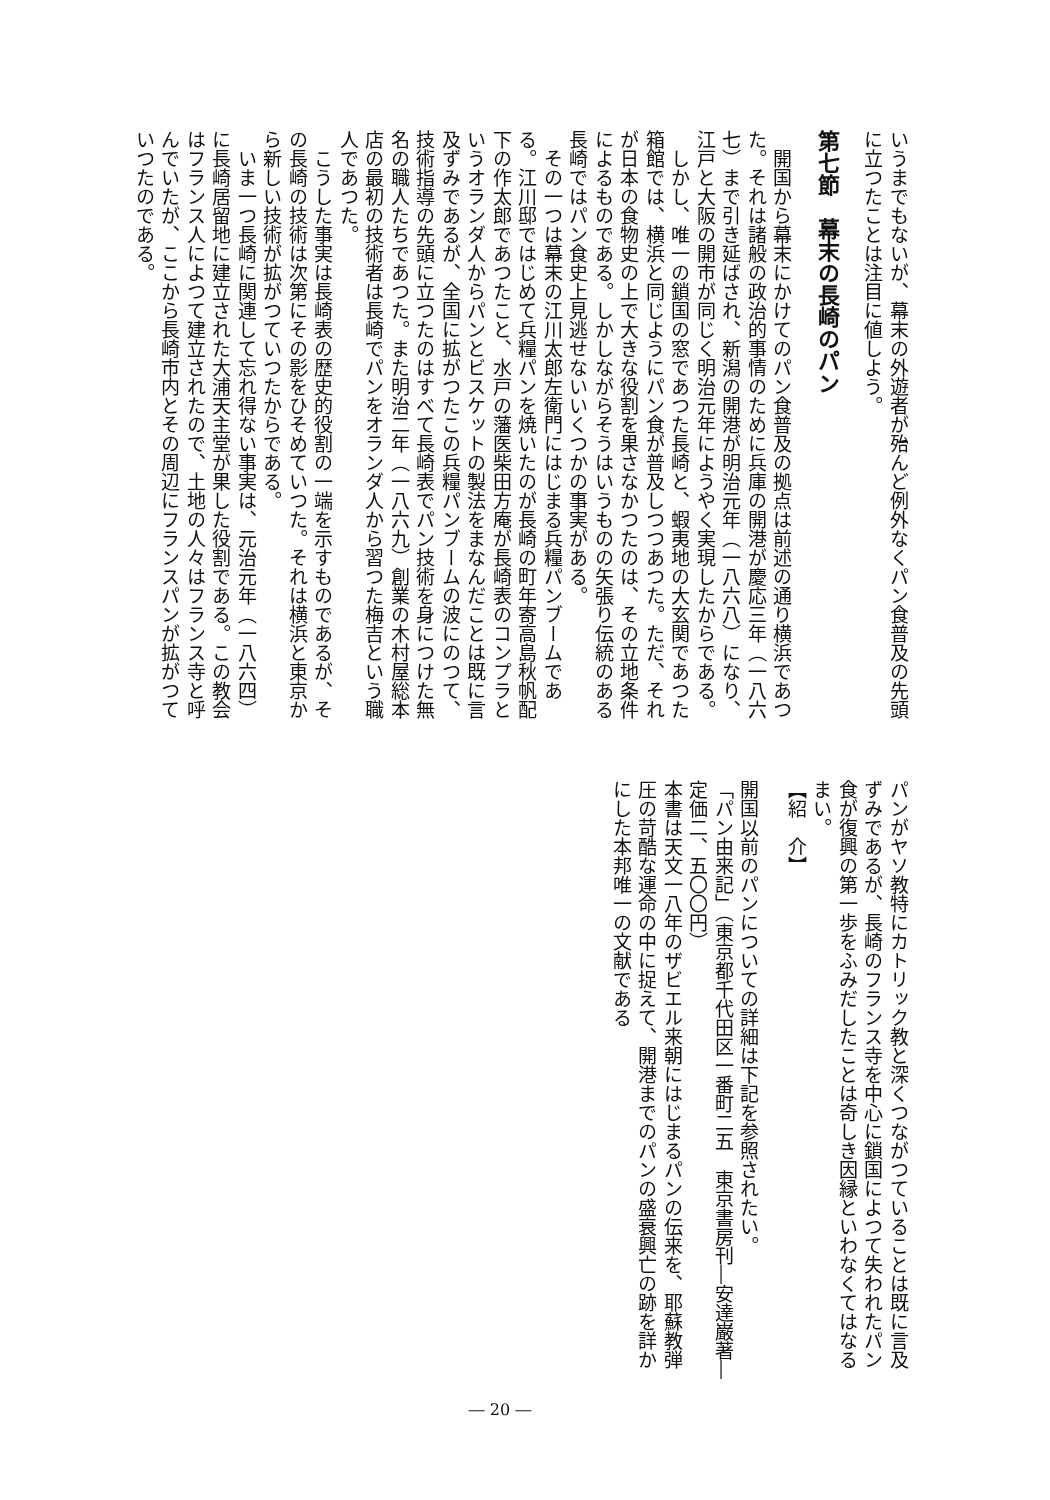いうまでもないが、幕末の外遊者が殆んど例外なくパン食普及の先頭に立つたことは注目に値しよう。
第七節　幕末の長崎のパン
　開国から幕末にかけてのパン食普及の拠点は前述の通り横浜であつた。それは諸般の政治的事情のために兵庫の開港が慶応三年（一八六七）まで引き延ばされ、新潟の開港が明治元年（一八六八）になり、江戸と大阪の開市が同じく明治元年にようやく実現したからである。
　しかし、唯一の鎖国の窓であつた長崎と、蝦夷地の大玄関であつた箱館では、横浜と同じようにパン食が普及しつつあつた。ただ、それが日本の食物史の上で大きな役割を果さなかつたのは、その立地条件によるものである。しかしながらそうはいうものの矢張り伝統のある長崎ではパン食史上見逃せないいくつかの事実がある。
　その一つは幕末の江川太郎左衛門にはじまる兵糧パンブームである。江川邸ではじめて兵糧パンを焼いたのが長崎の町年寄高島秋帆配下の作太郎であつたこと、水戸の藩医柴田方庵が長崎表のコンプラというオランダ人からパンとビスケットの製法をまなんだことは既に言及ずみであるが、全国に拡がつたこの兵糧パンブームの波にのつて、技術指導の先頭に立つたのはすべて長崎表でパン技術を身につけた無名の職人たちであつた。また明治二年（一八六九）創業の木村屋総本店の最初の技術者は長崎でパンをオランダ人から習つた梅吉という職人であつた。
　こうした事実は長崎表の歴史的役割の一端を示すものであるが、その長崎の技術は次第にその影をひそめていつた。それは横浜と東京から新しい技術が拡がつていつたからである。
　いま一つ長崎に関連して忘れ得ない事実は、元治元年（一八六四）に長崎居留地に建立された大浦天主堂が果した役割である。この教会はフランス人によつて建立されたので、土地の人々はフランス寺と呼んでいたが、ここから長崎市内とその周辺にフランスパンが拡がつていつたのである。
パンがヤソ教特にカトリック教と深くつながつていることは既に言及ずみであるが、長崎のフランス寺を中心に鎖国によつて失われたパン食が復興の第一歩をふみだしたことは奇しき因縁といわなくてはなるまい。
【紹　介】
開国以前のパンについての詳細は下記を参照されたい。
「パン由来記」（東京都千代田区一番町二五　東京書房刊―安達巌著―
定価二、五〇〇円）
本書は天文一八年のザビエル来朝にはじまるパンの伝来を、耶蘇教弾圧の苛酷な運命の中に捉えて、開港までのパンの盛衰興亡の跡を詳かにした本邦唯一の文献である
― 20 ―